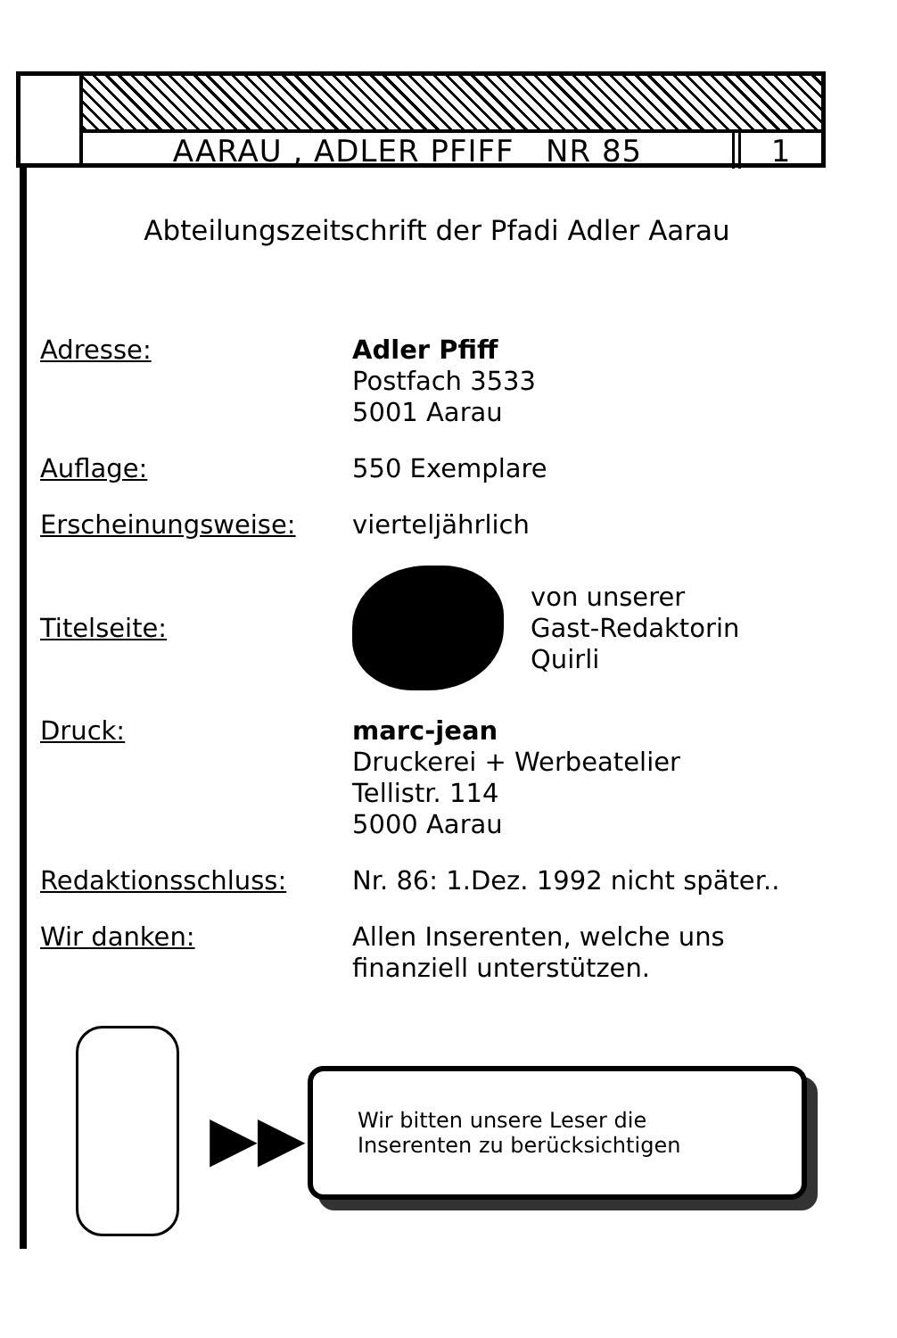AARAU , ADLER PFIFF NR 85 1
Abteilungszeitschrift der Pfadi Adler Aarau
Adresse: Adler Pfiff
Postfach 3533
5001 Aarau
Auflage: 550 Exemplare
Erscheinungsweise: vierteljährlich
Titelseite:
von unserer
Gast-Redaktorin
Quirli
Druck: marc-jean
Druckerei + Werbeatelier
Tellistr. 114
5000 Aarau
Redaktionsschluss: Nr. 86: 1.Dez. 1992 nicht später..
Wir danken: Allen Inserenten, welche uns
finanziell unterstützen.
▶▶
Wir bitten unsere Leser die
Inserenten zu berücksichtigen